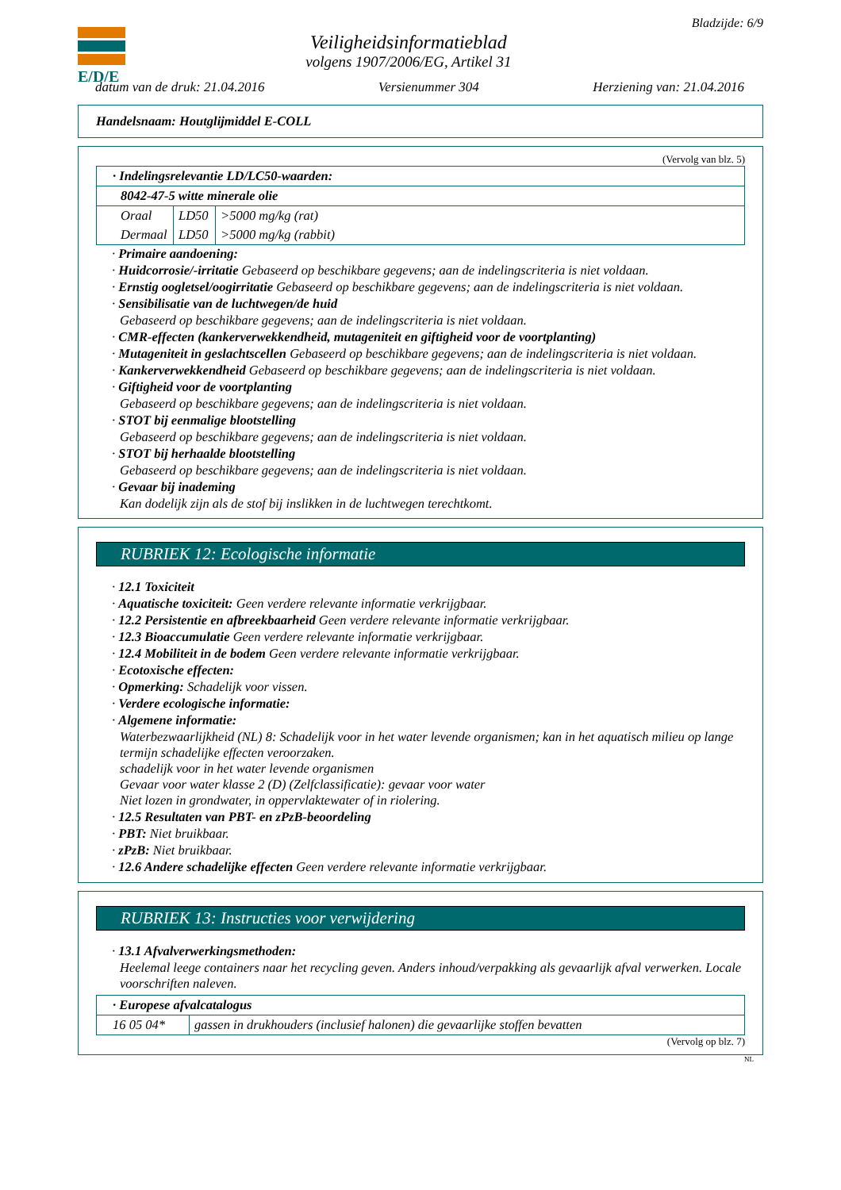E/D/E
Veiligheidsinformatieblad
volgens 1907/2006/EG, Artikel 31
Bladzijde: 6/9
datum van de druk: 21.04.2016 Versienummer 304 Herziening van: 21.04.2016
Handelsnaam: Houtglijmiddel E-COLL
(Vervolg van blz. 5)
| · Indelingsrelevantie LD/LC50-waarden: | | |
| 8042-47-5 witte minerale olie | | |
| Oraal | LD50 | >5000 mg/kg (rat) |
| Dermaal | LD50 | >5000 mg/kg (rabbit) |
· Primaire aandoening:
· Huidcorrosie/-irritatie Gebaseerd op beschikbare gegevens; aan de indelingscriteria is niet voldaan.
· Ernstig oogletsel/oogirritatie Gebaseerd op beschikbare gegevens; aan de indelingscriteria is niet voldaan.
· Sensibilisatie van de luchtwegen/de huid
Gebaseerd op beschikbare gegevens; aan de indelingscriteria is niet voldaan.
· CMR-effecten (kankerverwekkendheid, mutageniteit en giftigheid voor de voortplanting)
· Mutageniteit in geslachtscellen Gebaseerd op beschikbare gegevens; aan de indelingscriteria is niet voldaan.
· Kankerverwekkendheid Gebaseerd op beschikbare gegevens; aan de indelingscriteria is niet voldaan.
· Giftigheid voor de voortplanting
Gebaseerd op beschikbare gegevens; aan de indelingscriteria is niet voldaan.
· STOT bij eenmalige blootstelling
Gebaseerd op beschikbare gegevens; aan de indelingscriteria is niet voldaan.
· STOT bij herhaalde blootstelling
Gebaseerd op beschikbare gegevens; aan de indelingscriteria is niet voldaan.
· Gevaar bij inademing
Kan dodelijk zijn als de stof bij inslikken in de luchtwegen terechtkomt.
RUBRIEK 12: Ecologische informatie
· 12.1 Toxiciteit
· Aquatische toxiciteit: Geen verdere relevante informatie verkrijgbaar.
· 12.2 Persistentie en afbreekbaarheid Geen verdere relevante informatie verkrijgbaar.
· 12.3 Bioaccumulatie Geen verdere relevante informatie verkrijgbaar.
· 12.4 Mobiliteit in de bodem Geen verdere relevante informatie verkrijgbaar.
· Ecotoxische effecten:
· Opmerking: Schadelijk voor vissen.
· Verdere ecologische informatie:
· Algemene informatie:
Waterbezwaarlijkheid (NL) 8: Schadelijk voor in het water levende organismen; kan in het aquatisch milieu op lange termijn schadelijke effecten veroorzaken.
schadelijk voor in het water levende organismen
Gevaar voor water klasse 2 (D) (Zelfclassificatie): gevaar voor water
Niet lozen in grondwater, in oppervlaktewater of in riolering.
· 12.5 Resultaten van PBT- en zPzB-beoordeling
· PBT: Niet bruikbaar.
· zPzB: Niet bruikbaar.
· 12.6 Andere schadelijke effecten Geen verdere relevante informatie verkrijgbaar.
RUBRIEK 13: Instructies voor verwijdering
· 13.1 Afvalverwerkingsmethoden:
Heelemal leege containers naar het recycling geven. Anders inhoud/verpakking als gevaarlijk afval verwerken. Locale voorschriften naleven.
| · Europese afvalcatalogus | |
| 16 05 04* | gassen in drukhouders (inclusief halonen) die gevaarlijke stoffen bevatten |
(Vervolg op blz. 7)
NL